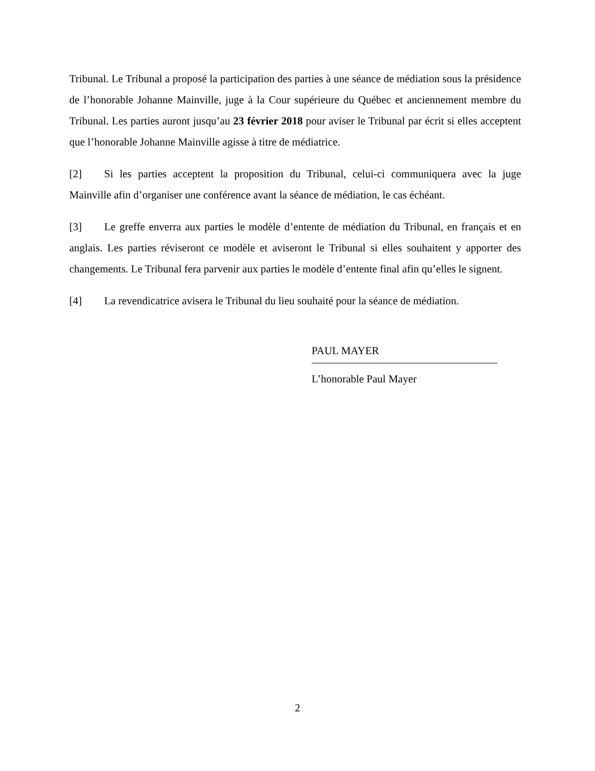Tribunal. Le Tribunal a proposé la participation des parties à une séance de médiation sous la présidence de l’honorable Johanne Mainville, juge à la Cour supérieure du Québec et anciennement membre du Tribunal. Les parties auront jusqu’au 23 février 2018 pour aviser le Tribunal par écrit si elles acceptent que l’honorable Johanne Mainville agisse à titre de médiatrice.
[2] Si les parties acceptent la proposition du Tribunal, celui-ci communiquera avec la juge Mainville afin d’organiser une conférence avant la séance de médiation, le cas échéant.
[3] Le greffe enverra aux parties le modèle d’entente de médiation du Tribunal, en français et en anglais. Les parties réviseront ce modèle et aviseront le Tribunal si elles souhaitent y apporter des changements. Le Tribunal fera parvenir aux parties le modèle d’entente final afin qu’elles le signent.
[4] La revendicatrice avisera le Tribunal du lieu souhaité pour la séance de médiation.
PAUL MAYER
L’honorable Paul Mayer
2